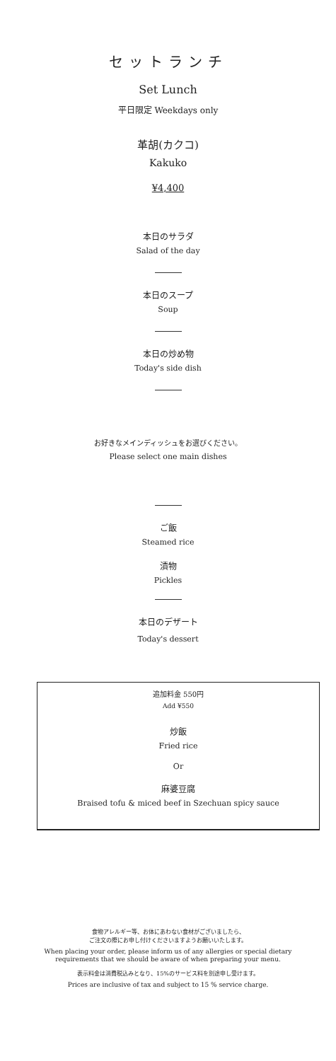セットランチ
Set Lunch
平日限定 Weekdays only
革胡(カクコ)
Kakuko
¥4,400
本日のサラダ
Salad of the day
本日のスープ
Soup
本日の炒め物
Today's side dish
お好きなメインディッシュをお選びください。
Please select one main dishes
ご飯
Steamed rice
漬物
Pickles
本日のデザート
Today's dessert
追加料金 550円
Add ¥550
炒飯
Fried rice
Or
麻婆豆腐
Braised tofu & miced beef in Szechuan spicy sauce
食物アレルギー等、お体にあわない食材がございましたら、
ご注文の際にお申し付けくださいますようお願いいたします。
When placing your order, please inform us of any allergies or special dietary
requirements that we should be aware of when preparing your menu.
表示料金は消費税込みとなり、15%のサービス料を別途申し受けます。
Prices are inclusive of tax and subject to 15 % service charge.